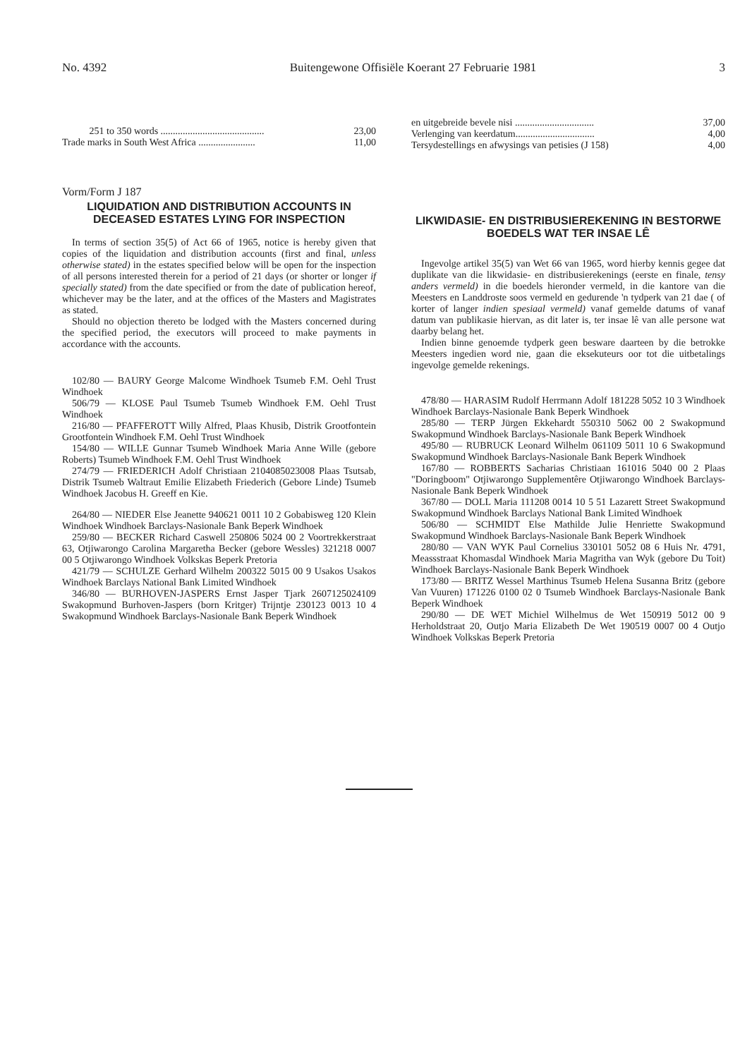No. 4392 Buitengewone Offisiële Koerant 27 Februarie 1981 3
251 to 350 words .......................................... 23,00
Trade marks in South West Africa ....................... 11,00
Vorm/Form J 187
LIQUIDATION AND DISTRIBUTION ACCOUNTS IN DECEASED ESTATES LYING FOR INSPECTION
In terms of section 35(5) of Act 66 of 1965, notice is hereby given that copies of the liquidation and distribution accounts (first and final, unless otherwise stated) in the estates specified below will be open for the inspection of all persons interested therein for a period of 21 days (or shorter or longer if specially stated) from the date specified or from the date of publication hereof, whichever may be the later, and at the offices of the Masters and Magistrates as stated.
Should no objection thereto be lodged with the Masters concerned during the specified period, the executors will proceed to make payments in accordance with the accounts.
102/80 — BAURY George Malcome Windhoek Tsumeb F.M. Oehl Trust Windhoek
506/79 — KLOSE Paul Tsumeb Tsumeb Windhoek F.M. Oehl Trust Windhoek
216/80 — PFAFFEROTT Willy Alfred, Plaas Khusib, Distrik Grootfontein Grootfontein Windhoek F.M. Oehl Trust Windhoek
154/80 — WILLE Gunnar Tsumeb Windhoek Maria Anne Wille (gebore Roberts) Tsumeb Windhoek F.M. Oehl Trust Windhoek
274/79 — FRIEDERICH Adolf Christiaan 2104085023008 Plaas Tsutsab, Distrik Tsumeb Waltraut Emilie Elizabeth Friederich (Gebore Linde) Tsumeb Windhoek Jacobus H. Greeff en Kie.
264/80 — NIEDER Else Jeanette 940621 0011 10 2 Gobabisweg 120 Klein Windhoek Windhoek Barclays-Nasionale Bank Beperk Windhoek
259/80 — BECKER Richard Caswell 250806 5024 00 2 Voortrekkerstraat 63, Otjiwarongo Carolina Margaretha Becker (gebore Wessles) 321218 0007 00 5 Otjiwarongo Windhoek Volkskas Beperk Pretoria
421/79 — SCHULZE Gerhard Wilhelm 200322 5015 00 9 Usakos Usakos Windhoek Barclays National Bank Limited Windhoek
346/80 — BURHOVEN-JASPERS Ernst Jasper Tjark 2607125024109 Swakopmund Burhoven-Jaspers (born Kritger) Trijntje 230123 0013 10 4 Swakopmund Windhoek Barclays-Nasionale Bank Beperk Windhoek
en uitgebreide bevele nisi ................................ 37,00
Verlenging van keerdatum................................ 4,00
Tersydestellings en afwysings van petisies (J 158) 4,00
LIKWIDASIE- EN DISTRIBUSIEREKENING IN BESTORWE BOEDELS WAT TER INSAE LÊ
Ingevolge artikel 35(5) van Wet 66 van 1965, word hierby kennis gegee dat duplikate van die likwidasie- en distribusierekenings (eerste en finale, tensy anders vermeld) in die boedels hieronder vermeld, in die kantore van die Meesters en Landdroste soos vermeld en gedurende 'n tydperk van 21 dae ( of korter of langer indien spesiaal vermeld) vanaf gemelde datums of vanaf datum van publikasie hiervan, as dit later is, ter insae lê van alle persone wat daarby belang het.
Indien binne genoemde tydperk geen besware daarteen by die betrokke Meesters ingedien word nie, gaan die eksekuteurs oor tot die uitbetalings ingevolge gemelde rekenings.
478/80 — HARASIM Rudolf Herrmann Adolf 181228 5052 10 3 Windhoek Windhoek Barclays-Nasionale Bank Beperk Windhoek
285/80 — TERP Jürgen Ekkehardt 550310 5062 00 2 Swakopmund Swakopmund Windhoek Barclays-Nasionale Bank Beperk Windhoek
495/80 — RUBRUCK Leonard Wilhelm 061109 5011 10 6 Swakopmund Swakopmund Windhoek Barclays-Nasionale Bank Beperk Windhoek
167/80 — ROBBERTS Sacharias Christiaan 161016 5040 00 2 Plaas "Doringboom" Otjiwarongo Supplementêre Otjiwarongo Windhoek Barclays-Nasionale Bank Beperk Windhoek
367/80 — DOLL Maria 111208 0014 10 5 51 Lazarett Street Swakopmund Swakopmund Windhoek Barclays National Bank Limited Windhoek
506/80 — SCHMIDT Else Mathilde Julie Henriette Swakopmund Swakopmund Windhoek Barclays-Nasionale Bank Beperk Windhoek
280/80 — VAN WYK Paul Cornelius 330101 5052 08 6 Huis Nr. 4791, Meassstraat Khomasdal Windhoek Maria Magritha van Wyk (gebore Du Toit) Windhoek Barclays-Nasionale Bank Beperk Windhoek
173/80 — BRITZ Wessel Marthinus Tsumeb Helena Susanna Britz (gebore Van Vuuren) 171226 0100 02 0 Tsumeb Windhoek Barclays-Nasionale Bank Beperk Windhoek
290/80 — DE WET Michiel Wilhelmus de Wet 150919 5012 00 9 Herholdstraat 20, Outjo Maria Elizabeth De Wet 190519 0007 00 4 Outjo Windhoek Volkskas Beperk Pretoria